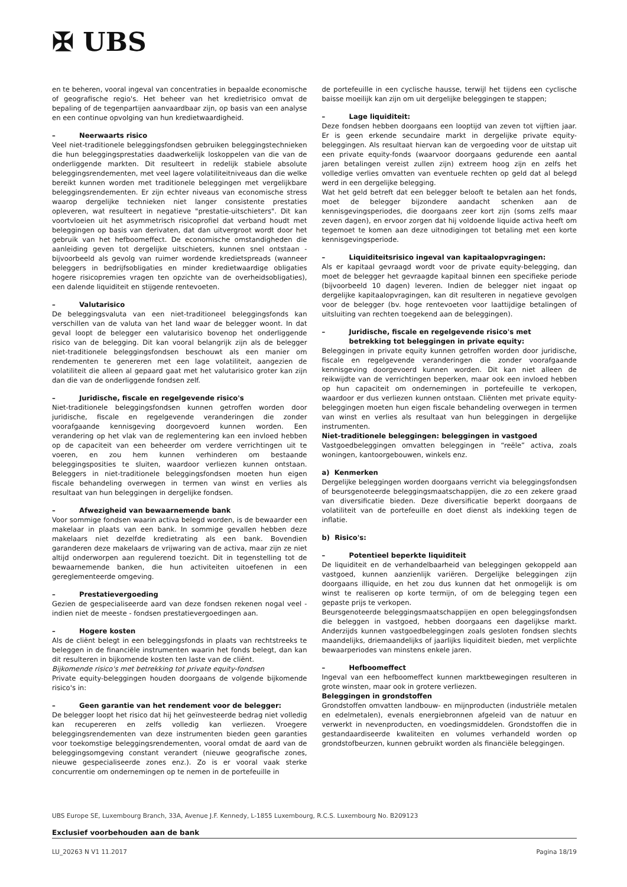✠ UBS
en te beheren, vooral ingeval van concentraties in bepaalde economische of geografische regio's. Het beheer van het kredietrisico omvat de bepaling of de tegenpartijen aanvaardbaar zijn, op basis van een analyse en een continue opvolging van hun kredietwaardigheid.
– Neerwaarts risico
Veel niet-traditionele beleggingsfondsen gebruiken beleggingstechnieken die hun beleggingsprestaties daadwerkelijk loskoppelen van die van de onderliggende markten. Dit resulteert in redelijk stabiele absolute beleggingsrendementen, met veel lagere volatiliteitniveaus dan die welke bereikt kunnen worden met traditionele beleggingen met vergelijkbare beleggingsrendementen. Er zijn echter niveaus van economische stress waarop dergelijke technieken niet langer consistente prestaties opleveren, wat resulteert in negatieve "prestatie-uitschieters". Dit kan voortvloeien uit het asymmetrisch risicoprofiel dat verband houdt met beleggingen op basis van derivaten, dat dan uitvergroot wordt door het gebruik van het hefboomeffect. De economische omstandigheden die aanleiding geven tot dergelijke uitschieters, kunnen snel ontstaan - bijvoorbeeld als gevolg van ruimer wordende kredietspreads (wanneer beleggers in bedrijfsobligaties en minder kredietwaardige obligaties hogere risicopremies vragen ten opzichte van de overheidsobligaties), een dalende liquiditeit en stijgende rentevoeten.
– Valutarisico
De beleggingsvaluta van een niet-traditioneel beleggingsfonds kan verschillen van de valuta van het land waar de belegger woont. In dat geval loopt de belegger een valutarisico bovenop het onderliggende risico van de belegging. Dit kan vooral belangrijk zijn als de belegger niet-traditionele beleggingsfondsen beschouwt als een manier om rendementen te genereren met een lage volatiliteit, aangezien de volatiliteit die alleen al gepaard gaat met het valutarisico groter kan zijn dan die van de onderliggende fondsen zelf.
– Juridische, fiscale en regelgevende risico's
Niet-traditionele beleggingsfondsen kunnen getroffen worden door juridische, fiscale en regelgevende veranderingen die zonder voorafgaande kennisgeving doorgevoerd kunnen worden. Een verandering op het vlak van de reglementering kan een invloed hebben op de capaciteit van een beheerder om verdere verrichtingen uit te voeren, en zou hem kunnen verhinderen om bestaande beleggingsposities te sluiten, waardoor verliezen kunnen ontstaan. Beleggers in niet-traditionele beleggingsfondsen moeten hun eigen fiscale behandeling overwegen in termen van winst en verlies als resultaat van hun beleggingen in dergelijke fondsen.
– Afwezigheid van bewaarnemende bank
Voor sommige fondsen waarin activa belegd worden, is de bewaarder een makelaar in plaats van een bank. In sommige gevallen hebben deze makelaars niet dezelfde kredietrating als een bank. Bovendien garanderen deze makelaars de vrijwaring van de activa, maar zijn ze niet altijd onderworpen aan regulerend toezicht. Dit in tegenstelling tot de bewaarnemende banken, die hun activiteiten uitoefenen in een gereglementeerde omgeving.
– Prestatievergoeding
Gezien de gespecialiseerde aard van deze fondsen rekenen nogal veel - indien niet de meeste - fondsen prestatievergoedingen aan.
– Hogere kosten
Als de cliënt belegt in een beleggingsfonds in plaats van rechtstreeks te beleggen in de financiële instrumenten waarin het fonds belegt, dan kan dit resulteren in bijkomende kosten ten laste van de cliënt.
Bijkomende risico's met betrekking tot private equity-fondsen
Private equity-beleggingen houden doorgaans de volgende bijkomende risico's in:
– Geen garantie van het rendement voor de belegger:
De belegger loopt het risico dat hij het geïnvesteerde bedrag niet volledig kan recupereren en zelfs volledig kan verliezen. Vroegere beleggingsrendementen van deze instrumenten bieden geen garanties voor toekomstige beleggingsrendementen, vooral omdat de aard van de beleggingsomgeving constant verandert (nieuwe geografische zones, nieuwe gespecialiseerde zones enz.). Zo is er vooral vaak sterke concurrentie om ondernemingen op te nemen in de portefeuille in
de portefeuille in een cyclische hausse, terwijl het tijdens een cyclische baisse moeilijk kan zijn om uit dergelijke beleggingen te stappen;
– Lage liquiditeit:
Deze fondsen hebben doorgaans een looptijd van zeven tot vijftien jaar. Er is geen erkende secundaire markt in dergelijke private equity-beleggingen. Als resultaat hiervan kan de vergoeding voor de uitstap uit een private equity-fonds (waarvoor doorgaans gedurende een aantal jaren betalingen vereist zullen zijn) extreem hoog zijn en zelfs het volledige verlies omvatten van eventuele rechten op geld dat al belegd werd in een dergelijke belegging.
Wat het geld betreft dat een belegger belooft te betalen aan het fonds, moet de belegger bijzondere aandacht schenken aan de kennisgevingsperiodes, die doorgaans zeer kort zijn (soms zelfs maar zeven dagen), en ervoor zorgen dat hij voldoende liquide activa heeft om tegemoet te komen aan deze uitnodigingen tot betaling met een korte kennisgevingsperiode.
– Liquiditeitsrisico ingeval van kapitaalopvragingen:
Als er kapitaal gevraagd wordt voor de private equity-belegging, dan moet de belegger het gevraagde kapitaal binnen een specifieke periode (bijvoorbeeld 10 dagen) leveren. Indien de belegger niet ingaat op dergelijke kapitaalopvragingen, kan dit resulteren in negatieve gevolgen voor de belegger (bv. hoge rentevoeten voor laattijdige betalingen of uitsluiting van rechten toegekend aan de beleggingen).
– Juridische, fiscale en regelgevende risico's met
betrekking tot beleggingen in private equity:
Beleggingen in private equity kunnen getroffen worden door juridische, fiscale en regelgevende veranderingen die zonder voorafgaande kennisgeving doorgevoerd kunnen worden. Dit kan niet alleen de reikwijdte van de verrichtingen beperken, maar ook een invloed hebben op hun capaciteit om ondernemingen in portefeuille te verkopen, waardoor er dus verliezen kunnen ontstaan. Cliënten met private equity-beleggingen moeten hun eigen fiscale behandeling overwegen in termen van winst en verlies als resultaat van hun beleggingen in dergelijke instrumenten.
Niet-traditionele beleggingen: beleggingen in vastgoed
Vastgoedbeleggingen omvatten beleggingen in “reële” activa, zoals woningen, kantoorgebouwen, winkels enz.
a) Kenmerken
Dergelijke beleggingen worden doorgaans verricht via beleggingsfondsen of beursgenoteerde beleggingsmaatschappijen, die zo een zekere graad van diversificatie bieden. Deze diversificatie beperkt doorgaans de volatiliteit van de portefeuille en doet dienst als indekking tegen de inflatie.
b) Risico's:
– Potentieel beperkte liquiditeit
De liquiditeit en de verhandelbaarheid van beleggingen gekoppeld aan vastgoed, kunnen aanzienlijk variëren. Dergelijke beleggingen zijn doorgaans illiquide, en het zou dus kunnen dat het onmogelijk is om winst te realiseren op korte termijn, of om de belegging tegen een gepaste prijs te verkopen.
Beursgenoteerde beleggingsmaatschappijen en open beleggingsfondsen die beleggen in vastgoed, hebben doorgaans een dagelijkse markt. Anderzijds kunnen vastgoedbeleggingen zoals gesloten fondsen slechts maandelijks, driemaandelijks of jaarlijks liquiditeit bieden, met verplichte bewaarperiodes van minstens enkele jaren.
– Hefboomeffect
Ingeval van een hefboomeffect kunnen marktbewegingen resulteren in grote winsten, maar ook in grotere verliezen.
Beleggingen in grondstoffen
Grondstoffen omvatten landbouw- en mijnproducten (industriële metalen en edelmetalen), evenals energiebronnen afgeleid van de natuur en verwerkt in nevenproducten, en voedingsmiddelen. Grondstoffen die in gestandaardiseerde kwaliteiten en volumes verhandeld worden op grondstofbeurzen, kunnen gebruikt worden als financiële beleggingen.
UBS Europe SE, Luxembourg Branch, 33A, Avenue J.F. Kennedy, L-1855 Luxembourg, R.C.S. Luxembourg No. B209123
Exclusief voorbehouden aan de bank
LU_20263 N V1 11.2017 Pagina 18/19